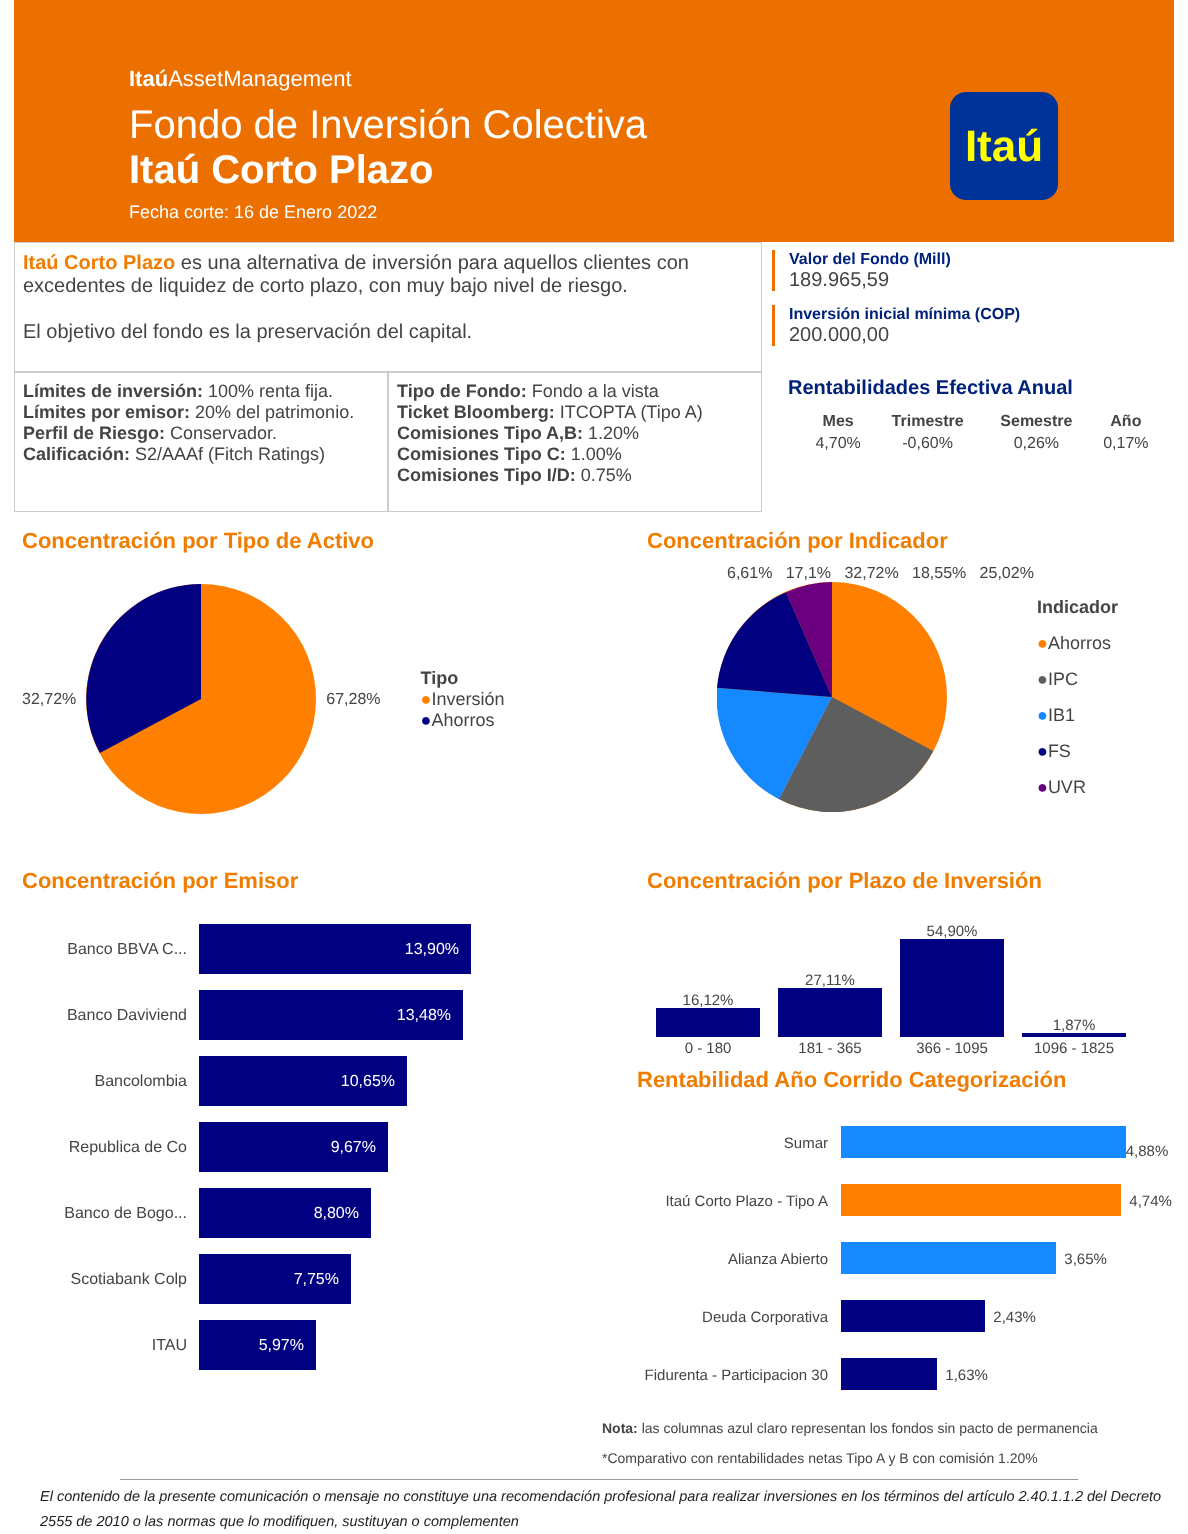Itaú AssetManagement
Fondo de Inversión Colectiva
Itaú Corto Plazo
Fecha corte: 16 de Enero 2022
Itaú
Itaú Corto Plazo es una alternativa de inversión para aquellos clientes con excedentes de liquidez de corto plazo, con muy bajo nivel de riesgo.
El objetivo del fondo es la preservación del capital.
Límites de inversión: 100% renta fija.
Límites por emisor: 20% del patrimonio.
Perfil de Riesgo: Conservador.
Calificación: S2/AAAf (Fitch Ratings)
Tipo de Fondo: Fondo a la vista
Ticket Bloomberg: ITCOPTA (Tipo A)
Comisiones Tipo A,B: 1.20%
Comisiones Tipo C: 1.00%
Comisiones Tipo I/D: 0.75%
Valor del Fondo (Mill)
189.965,59
Inversión inicial mínima (COP)
200.000,00
Rentabilidades Efectiva Anual
| Mes | Trimestre | Semestre | Año |
| --- | --- | --- | --- |
| 4,70% | -0,60% | 0,26% | 0,17% |
Concentración por Tipo de Activo
32,72% 67,28%
Tipo
●Inversión
●Ahorros
Concentración por Indicador
6,61% 17,1% 32,72% 18,55% 25,02%
Indicador
●Ahorros
●IPC
●IB1
●FS
●UVR
Concentración por Emisor
Banco BBVA C...
13,90%
Banco Daviviend
13,48%
Bancolombia
10,65%
Republica de Co
9,67%
Banco de Bogo...
8,80%
Scotiabank Colp
7,75%
ITAU
5,97%
Concentración por Plazo de Inversión
| 16,12% | 27,11% | 54,90% | 1,87% |
| 0 - 180 | 181 - 365 | 366 - 1095 | 1096 - 1825 |
Rentabilidad Año Corrido Categorización
| Sumar | 4,88% |
| Itaú Corto Plazo - Tipo A | 4,74% |
| Alianza Abierto | 3,65% |
| Deuda Corporativa | 2,43% |
| Fidurenta - Participacion 30 | 1,63% |
Nota: las columnas azul claro representan los fondos sin pacto de permanencia
*Comparativo con rentabilidades netas Tipo A y B con comisión 1.20%
El contenido de la presente comunicación o mensaje no constituye una recomendación profesional para realizar inversiones en los términos del artículo 2.40.1.1.2 del Decreto 2555 de 2010 o las normas que lo modifiquen, sustituyan o complementen